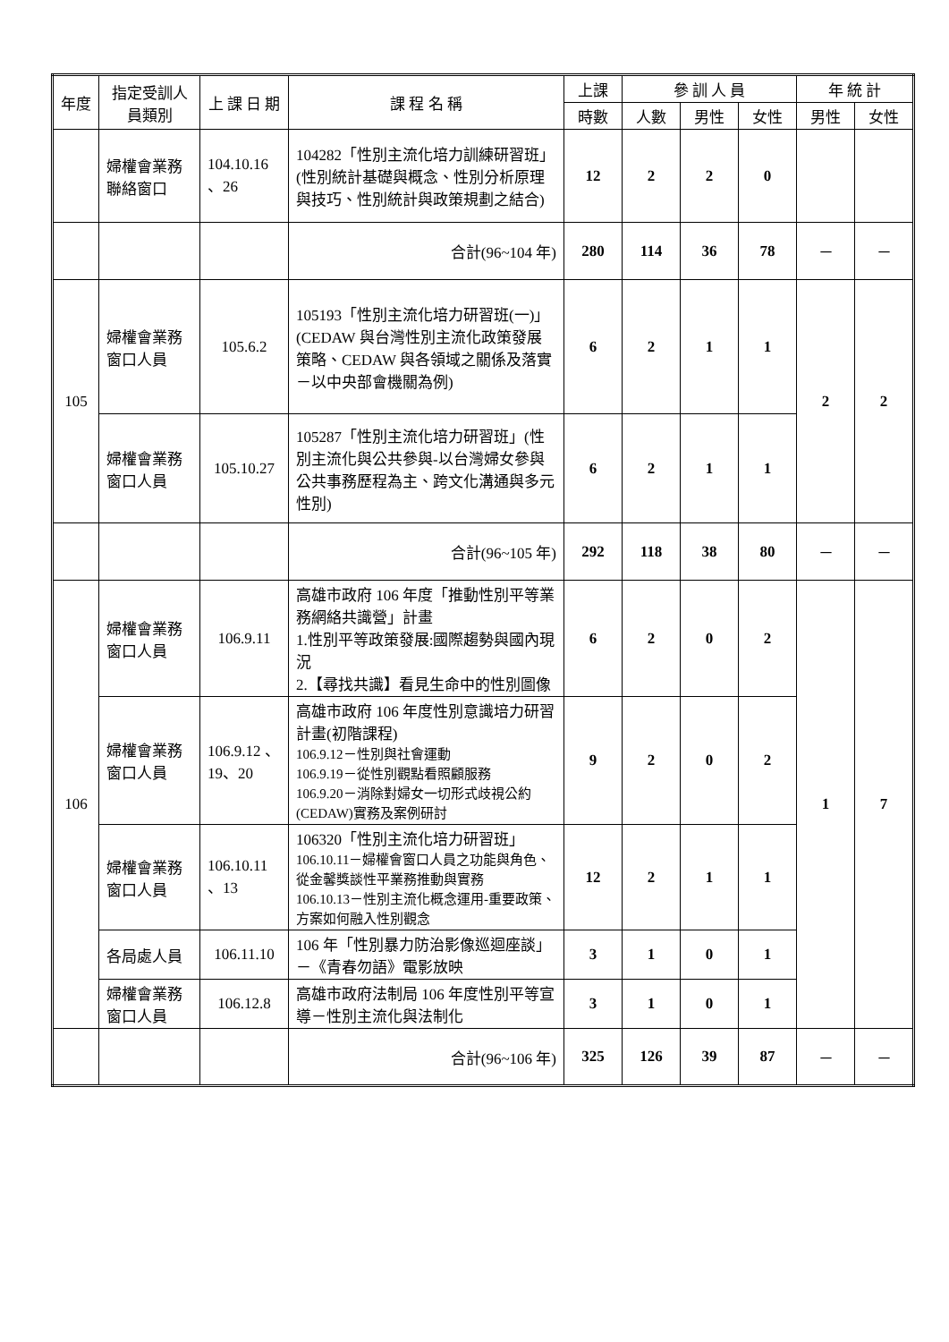| 年度 | 指定受訓人員類別 | 上 課 日 期 | 課 程 名 稱 | 上課 | 參 訓 人 員 | | | 年 統 計 | |
| --- | --- | --- | --- | --- | --- | --- | --- | --- | --- |
| | | | | 時數 | 人數 | 男性 | 女性 | 男性 | 女性 |
| | 婦權會業務聯絡窗口 | 104.10.16 、26 | 104282「性別主流化培力訓練研習班」(性別統計基礎與概念、性別分析原理與技巧、性別統計與政策規劃之結合) | 12 | 2 | 2 | 0 | | |
| | | | 合計(96~104 年) | 280 | 114 | 36 | 78 | － | － |
| 105 | 婦權會業務窗口人員 | 105.6.2 | 105193「性別主流化培力研習班(一)」(CEDAW 與台灣性別主流化政策發展策略、CEDAW 與各領域之關係及落實－以中央部會機關為例) | 6 | 2 | 1 | 1 | 2 | 2 |
| | 婦權會業務窗口人員 | 105.10.27 | 105287「性別主流化培力研習班」(性別主流化與公共參與-以台灣婦女參與公共事務歷程為主、跨文化溝通與多元性別) | 6 | 2 | 1 | 1 | | |
| | | | 合計(96~105 年) | 292 | 118 | 38 | 80 | － | － |
| 106 | 婦權會業務窗口人員 | 106.9.11 | 高雄市政府 106 年度「推動性別平等業務網絡共識營」計畫 1.性別平等政策發展:國際趨勢與國內現況 2.【尋找共識】看見生命中的性別圖像 | 6 | 2 | 0 | 2 | 1 | 7 |
| | 婦權會業務窗口人員 | 106.9.12 、19、20 | 高雄市政府 106 年度性別意識培力研習計畫(初階課程) 106.9.12－性別與社會運動 106.9.19－從性別觀點看照顧服務 106.9.20－消除對婦女一切形式歧視公約(CEDAW)實務及案例研討 | 9 | 2 | 0 | 2 | | |
| | 婦權會業務窗口人員 | 106.10.11 、13 | 106320「性別主流化培力研習班」 106.10.11－婦權會窗口人員之功能與角色、從金馨獎談性平業務推動與實務 106.10.13－性別主流化概念運用-重要政策、方案如何融入性別觀念 | 12 | 2 | 1 | 1 | | |
| | 各局處人員 | 106.11.10 | 106 年「性別暴力防治影像巡迴座談」－《青春勿語》電影放映 | 3 | 1 | 0 | 1 | | |
| | 婦權會業務窗口人員 | 106.12.8 | 高雄市政府法制局 106 年度性別平等宣導－性別主流化與法制化 | 3 | 1 | 0 | 1 | | |
| | | | 合計(96~106 年) | 325 | 126 | 39 | 87 | － | － |